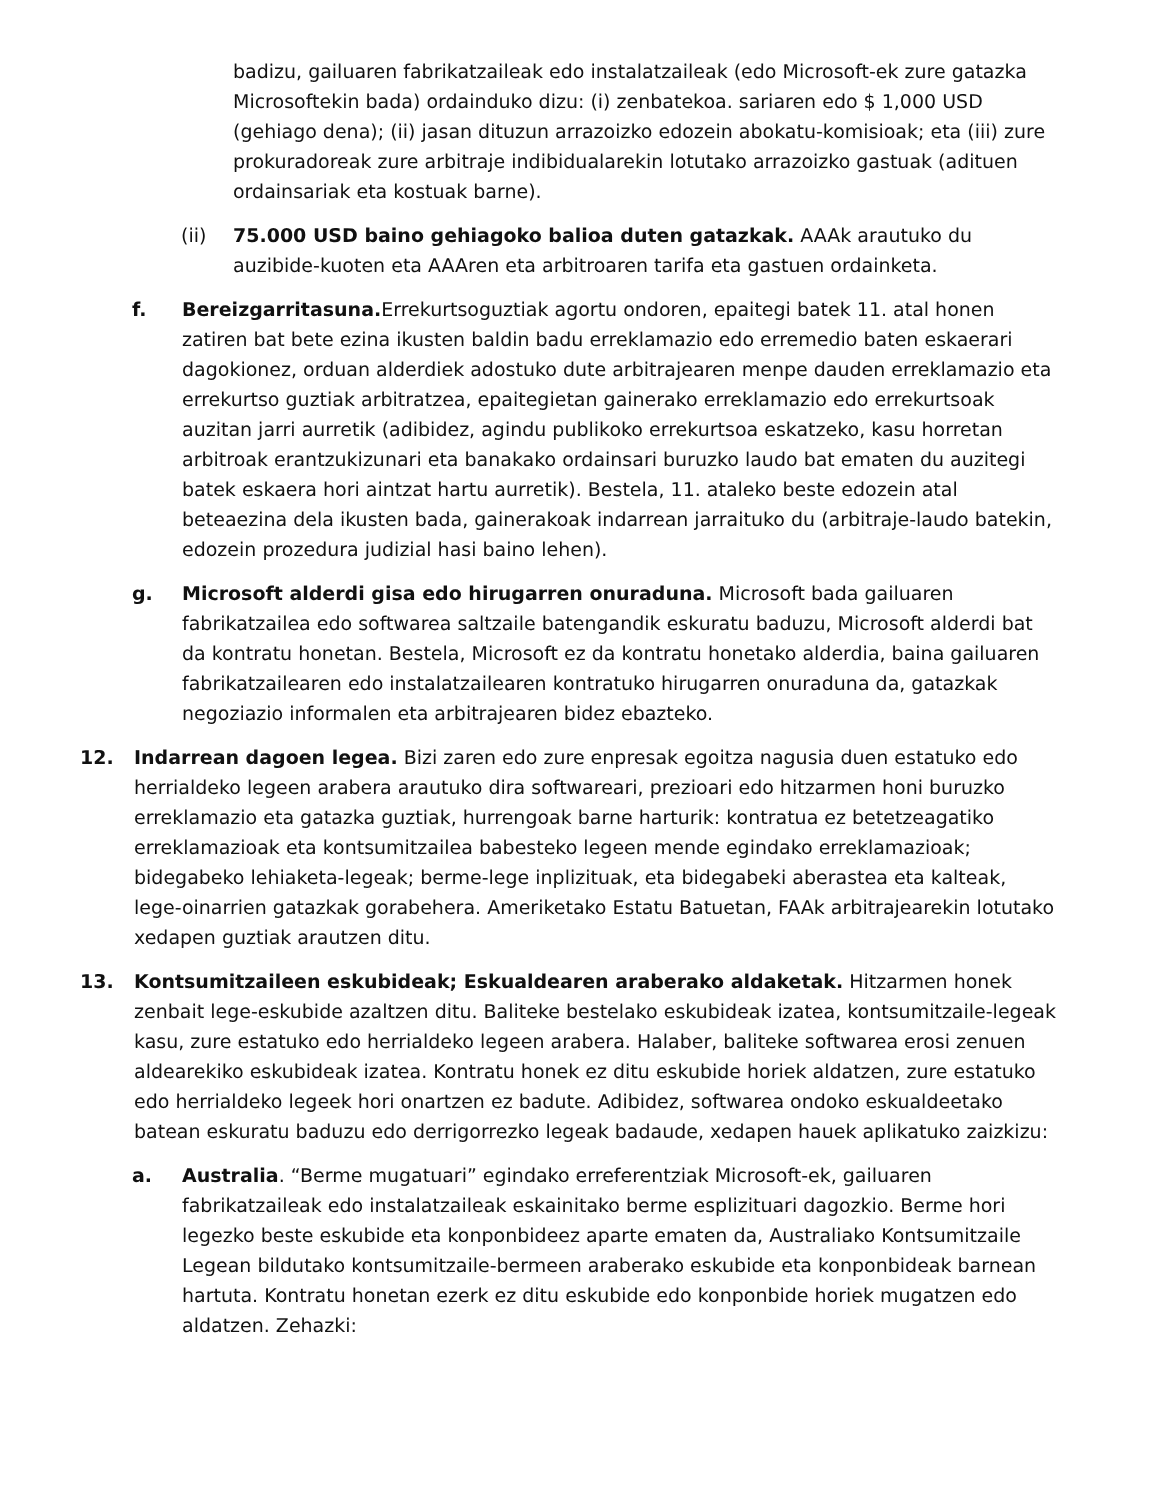badizu, gailuaren fabrikatzaileak edo instalatzaileak (edo Microsoft-ek zure gatazka Microsoftekin bada) ordainduko dizu: (i) zenbatekoa. sariaren edo $ 1,000 USD (gehiago dena); (ii) jasan dituzun arrazoizko edozein abokatu-komisioak; eta (iii) zure prokuradoreak zure arbitraje indibidualarekin lotutako arrazoizko gastuak (adituen ordainsariak eta kostuak barne).
(ii) 75.000 USD baino gehiagoko balioa duten gatazkak. AAAk arautuko du auzibide-kuoten eta AAAren eta arbitroaren tarifa eta gastuen ordainketa.
f. Bereizgarritasuna. Errekurtsoguztiak agortu ondoren, epaitegi batek 11. atal honen zatiren bat bete ezina ikusten baldin badu erreklamazio edo erremedio baten eskaerari dagokionez, orduan alderdiek adostuko dute arbitrajearen menpe dauden erreklamazio eta errekurtso guztiak arbitratzea, epaitegietan gainerako erreklamazio edo errekurtsoak auzitan jarri aurretik (adibidez, agindu publikoko errekurtsoa eskatzeko, kasu horretan arbitroak erantzukizunari eta banakako ordainsari buruzko laudo bat ematen du auzitegi batek eskaera hori aintzat hartu aurretik). Bestela, 11. ataleko beste edozein atal beteaezina dela ikusten bada, gainerakoak indarrean jarraituko du (arbitraje-laudo batekin, edozein prozedura judizial hasi baino lehen).
g. Microsoft alderdi gisa edo hirugarren onuraduna. Microsoft bada gailuaren fabrikatzailea edo softwarea saltzaile batengandik eskuratu baduzu, Microsoft alderdi bat da kontratu honetan. Bestela, Microsoft ez da kontratu honetako alderdia, baina gailuaren fabrikatzailearen edo instalatzailearen kontratuko hirugarren onuraduna da, gatazkak negoziazio informalen eta arbitrajearen bidez ebazteko.
12. Indarrean dagoen legea. Bizi zaren edo zure enpresak egoitza nagusia duen estatuko edo herrialdeko legeen arabera arautuko dira softwareari, prezioari edo hitzarmen honi buruzko erreklamazio eta gatazka guztiak, hurrengoak barne harturik: kontratua ez betetzeagatiko erreklamazioak eta kontsumitzailea babesteko legeen mende egindako erreklamazioak; bidegabeko lehiaketa-legeak; berme-lege inplizituak, eta bidegabeki aberastea eta kalteak, lege-oinarrien gatazkak gorabehera. Ameriketako Estatu Batuetan, FAAk arbitrajearekin lotutako xedapen guztiak arautzen ditu.
13. Kontsumitzaileen eskubideak; Eskualdearen araberako aldaketak. Hitzarmen honek zenbait lege-eskubide azaltzen ditu. Baliteke bestelako eskubideak izatea, kontsumitzaile-legeak kasu, zure estatuko edo herrialdeko legeen arabera. Halaber, baliteke softwarea erosi zenuen aldearekiko eskubideak izatea. Kontratu honek ez ditu eskubide horiek aldatzen, zure estatuko edo herrialdeko legeek hori onartzen ez badute. Adibidez, softwarea ondoko eskualdeetako batean eskuratu baduzu edo derrigorrezko legeak badaude, xedapen hauek aplikatuko zaizkizu:
a. Australia. “Berme mugatuari” egindako erreferentziak Microsoft-ek, gailuaren fabrikatzaileak edo instalatzaileak eskainitako berme esplizituari dagozkio. Berme hori legezko beste eskubide eta konponbideez aparte ematen da, Australiako Kontsumitzaile Legean bildutako kontsumitzaile-bermeen araberako eskubide eta konponbideak barnean hartuta. Kontratu honetan ezerk ez ditu eskubide edo konponbide horiek mugatzen edo aldatzen. Zehazki: